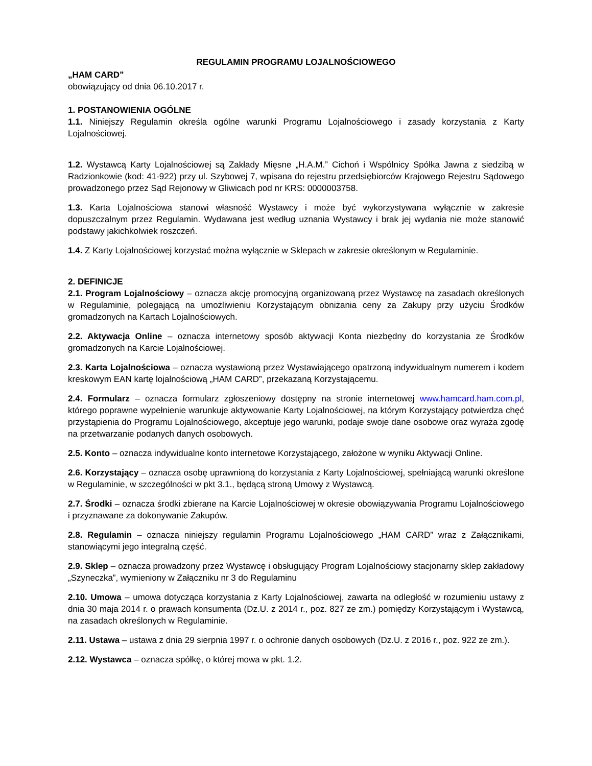REGULAMIN PROGRAMU LOJALNOŚCIOWEGO
„HAM CARD”
obowiązujący od dnia 06.10.2017 r.
1. POSTANOWIENIA OGÓLNE
1.1. Niniejszy Regulamin określa ogólne warunki Programu Lojalnościowego i zasady korzystania z Karty Lojalnościowej.
1.2. Wystawcą Karty Lojalnościowej są Zakłady Mięsne „H.A.M.” Cichoń i Wspólnicy Spółka Jawna z siedzibą w Radzionkowie (kod: 41-922) przy ul. Szybowej 7, wpisana do rejestru przedsiębiorców Krajowego Rejestru Sądowego prowadzonego przez Sąd Rejonowy w Gliwicach pod nr KRS: 0000003758.
1.3. Karta Lojalnościowa stanowi własność Wystawcy i może być wykorzystywana wyłącznie w zakresie dopuszczalnym przez Regulamin. Wydawana jest według uznania Wystawcy i brak jej wydania nie może stanowić podstawy jakichkolwiek roszczeń.
1.4. Z Karty Lojalnościowej korzystać można wyłącznie w Sklepach w zakresie określonym w Regulaminie.
2. DEFINICJE
2.1. Program Lojalnościowy – oznacza akcję promocyjną organizowaną przez Wystawcę na zasadach określonych w Regulaminie, polegającą na umożliwieniu Korzystającym obniżania ceny za Zakupy przy użyciu Środków gromadzonych na Kartach Lojalnościowych.
2.2. Aktywacja Online – oznacza internetowy sposób aktywacji Konta niezbędny do korzystania ze Środków gromadzonych na Karcie Lojalnościowej.
2.3. Karta Lojalnościowa – oznacza wystawioną przez Wystawiającego opatrzoną indywidualnym numerem i kodem kreskowym EAN kartę lojalnościową „HAM CARD”, przekazaną Korzystającemu.
2.4. Formularz – oznacza formularz zgłoszeniowy dostępny na stronie internetowej www.hamcard.ham.com.pl, którego poprawne wypełnienie warunkuje aktywowanie Karty Lojalnościowej, na którym Korzystający potwierdza chęć przystąpienia do Programu Lojalnościowego, akceptuje jego warunki, podaje swoje dane osobowe oraz wyraża zgodę na przetwarzanie podanych danych osobowych.
2.5. Konto – oznacza indywidualne konto internetowe Korzystającego, założone w wyniku Aktywacji Online.
2.6. Korzystający – oznacza osobę uprawnioną do korzystania z Karty Lojalnościowej, spełniającą warunki określone w Regulaminie, w szczególności w pkt 3.1., będącą stroną Umowy z Wystawcą.
2.7. Środki – oznacza środki zbierane na Karcie Lojalnościowej w okresie obowiązywania Programu Lojalnościowego i przyznawane za dokonywanie Zakupów.
2.8. Regulamin – oznacza niniejszy regulamin Programu Lojalnościowego „HAM CARD” wraz z Załącznikami, stanowiącymi jego integralną część.
2.9. Sklep – oznacza prowadzony przez Wystawcę i obsługujący Program Lojalnościowy stacjonarny sklep zakładowy „Szyneczka”, wymieniony w Załączniku nr 3 do Regulaminu
2.10. Umowa – umowa dotycząca korzystania z Karty Lojalnościowej, zawarta na odległość w rozumieniu ustawy z dnia 30 maja 2014 r. o prawach konsumenta (Dz.U. z 2014 r., poz. 827 ze zm.) pomiędzy Korzystającym i Wystawcą, na zasadach określonych w Regulaminie.
2.11. Ustawa – ustawa z dnia 29 sierpnia 1997 r. o ochronie danych osobowych (Dz.U. z 2016 r., poz. 922 ze zm.).
2.12. Wystawca – oznacza spółkę, o której mowa w pkt. 1.2.